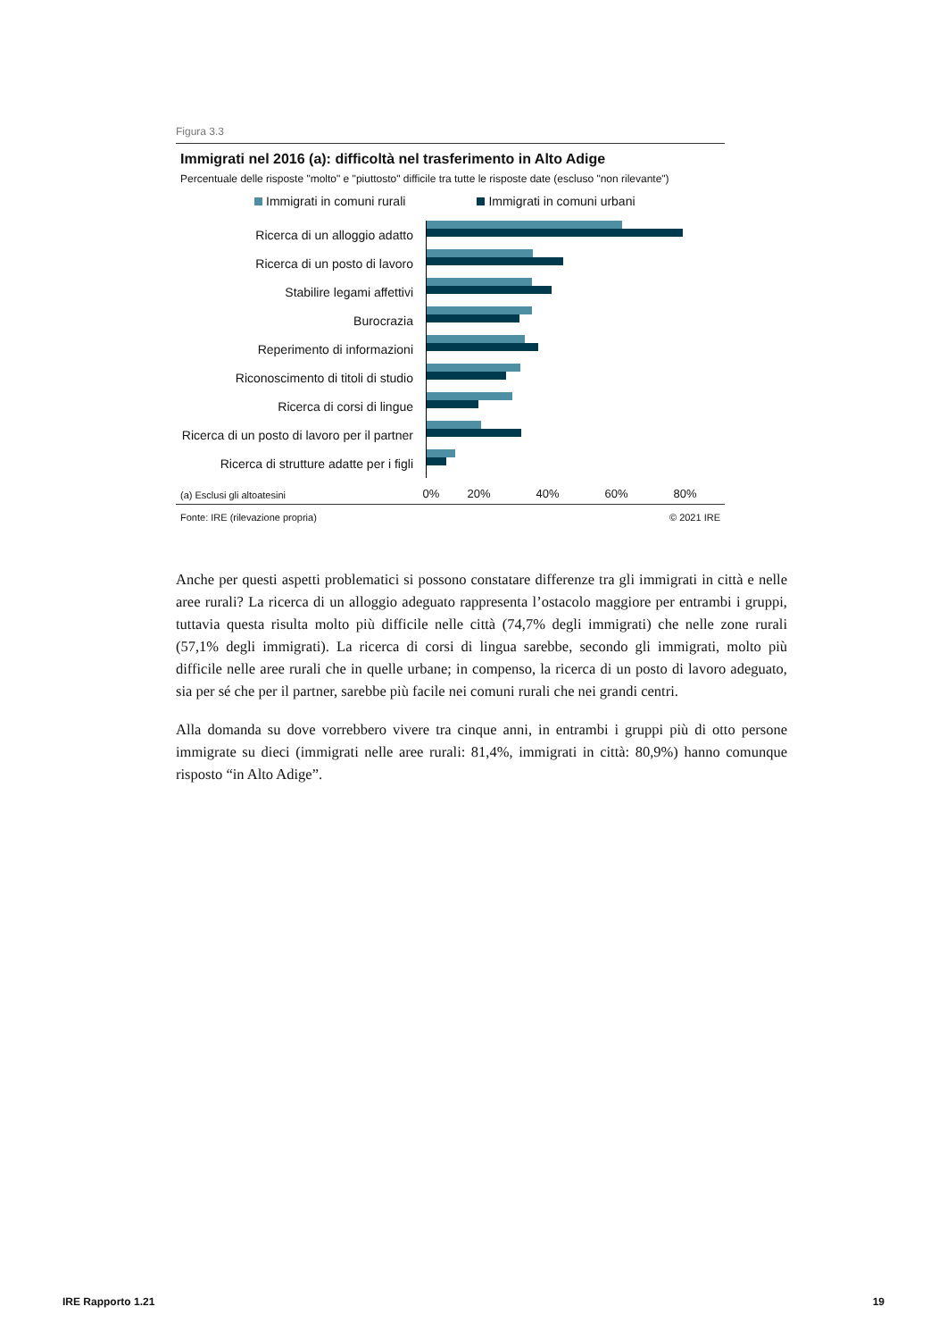Figura 3.3
Immigrati nel 2016 (a): difficoltà nel trasferimento in Alto Adige
Percentuale delle risposte "molto" e "piuttosto" difficile tra tutte le risposte date (escluso "non rilevante")
Immigrati in comuni rurali Immigrati in comuni urbani
Ricerca di un alloggio adatto
Ricerca di un posto di lavoro
Stabilire legami affettivi
Burocrazia
Reperimento di informazioni
Riconoscimento di titoli di studio
Ricerca di corsi di lingue
Ricerca di un posto di lavoro per il partner
Ricerca di strutture adatte per i figli
(a) Esclusi gli altoatesini
0% 20% 40% 60% 80%
Fonte: IRE (rilevazione propria) © 2021 IRE
Anche per questi aspetti problematici si possono constatare differenze tra gli immigrati in città e nelle aree rurali? La ricerca di un alloggio adeguato rappresenta l’ostacolo maggiore per entrambi i gruppi, tuttavia questa risulta molto più difficile nelle città (74,7% degli immigrati) che nelle zone rurali (57,1% degli immigrati). La ricerca di corsi di lingua sarebbe, secondo gli immigrati, molto più difficile nelle aree rurali che in quelle urbane; in compenso, la ricerca di un posto di lavoro adeguato, sia per sé che per il partner, sarebbe più facile nei comuni rurali che nei grandi centri.
Alla domanda su dove vorrebbero vivere tra cinque anni, in entrambi i gruppi più di otto persone immigrate su dieci (immigrati nelle aree rurali: 81,4%, immigrati in città: 80,9%) hanno comunque risposto “in Alto Adige”.
IRE Rapporto 1.21 19